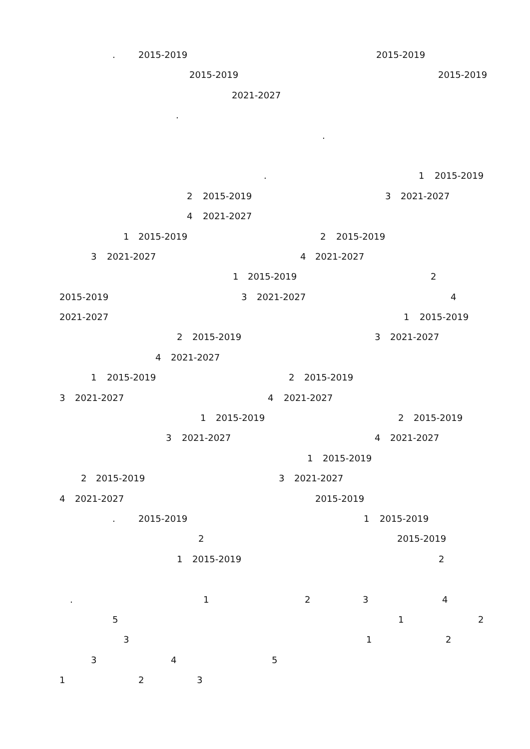. 2015-2019 2015-2019
2015-2019 2015-2019
2021-2027
.
.
. 1 2015-2019
2 2015-2019 3 2021-2027
4 2021-2027
1 2015-2019 2 2015-2019
3 2021-2027 4 2021-2027
1 2015-2019 2
2015-2019 3 2021-2027 4
2021-2027 1 2015-2019
2 2015-2019 3 2021-2027
4 2021-2027
1 2015-2019 2 2015-2019
3 2021-2027 4 2021-2027
1 2015-2019 2 2015-2019
3 2021-2027 4 2021-2027
1 2015-2019
2 2015-2019 3 2021-2027
4 2021-2027 2015-2019
. 2015-2019 1 2015-2019
2 2015-2019
1 2015-2019 2
. 1234
512
312
345
123